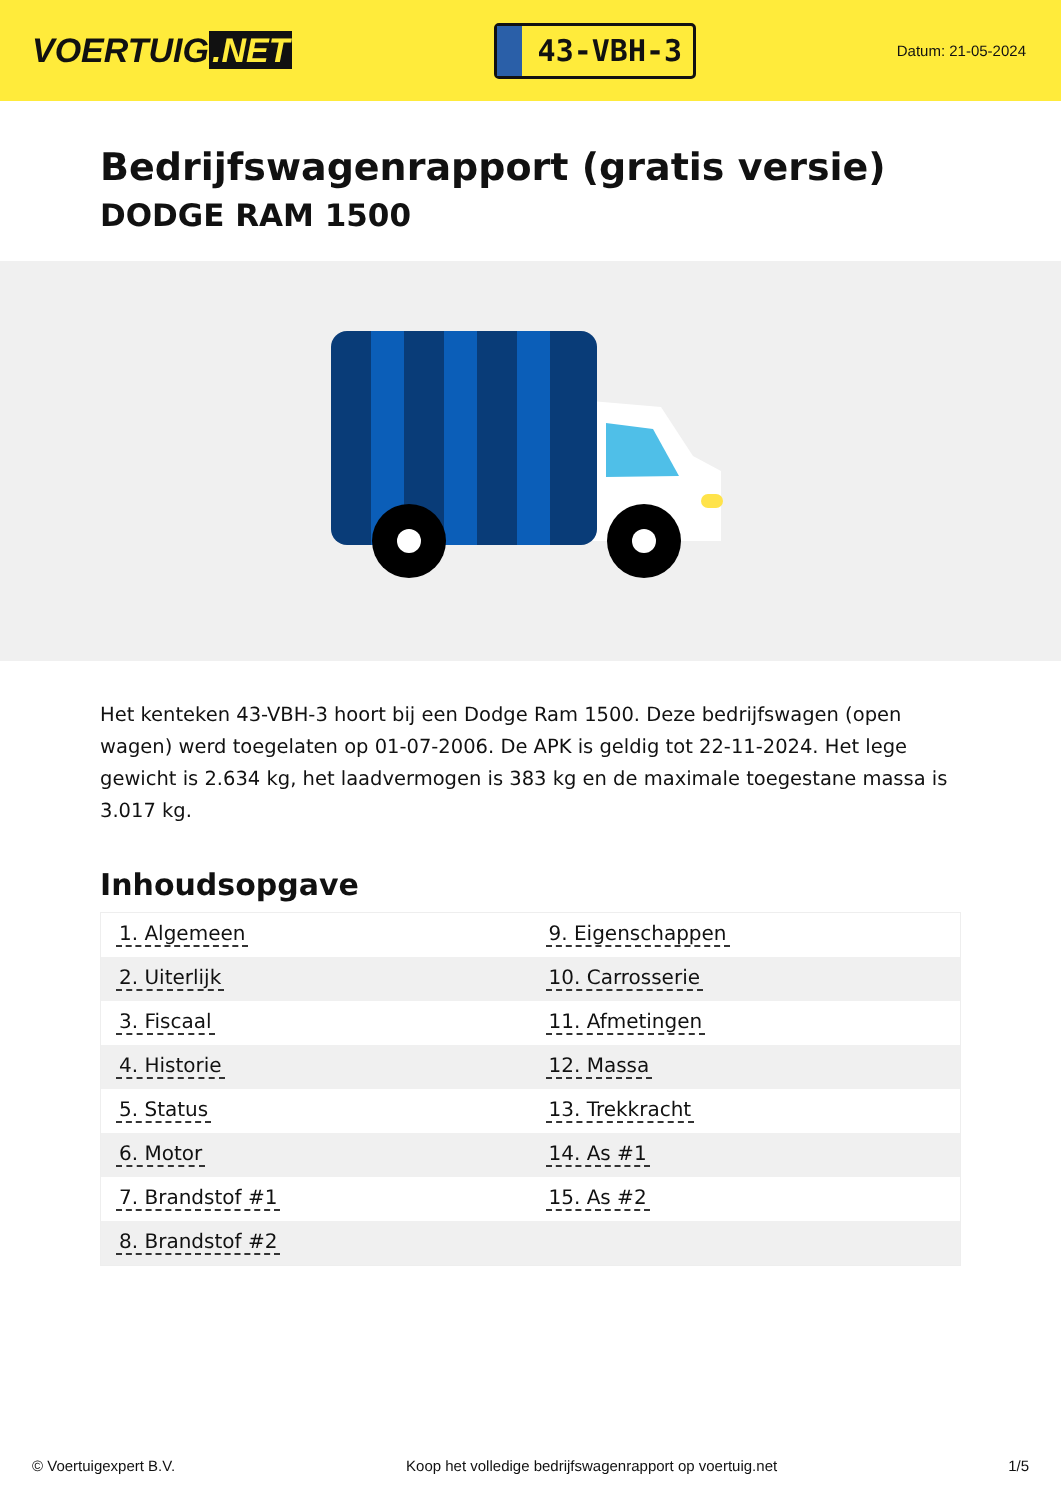VOERTUIG.NET
43-VBH-3
Datum: 21-05-2024
Bedrijfswagenrapport (gratis versie)
DODGE RAM 1500
Het kenteken 43-VBH-3 hoort bij een Dodge Ram 1500. Deze bedrijfswagen (open wagen) werd toegelaten op 01-07-2006. De APK is geldig tot 22-11-2024. Het lege gewicht is 2.634 kg, het laadvermogen is 383 kg en de maximale toegestane massa is 3.017 kg.
Inhoudsopgave
| 1. Algemeen | 9. Eigenschappen |
| 2. Uiterlijk | 10. Carrosserie |
| 3. Fiscaal | 11. Afmetingen |
| 4. Historie | 12. Massa |
| 5. Status | 13. Trekkracht |
| 6. Motor | 14. As #1 |
| 7. Brandstof #1 | 15. As #2 |
| 8. Brandstof #2 | |
© Voertuigexpert B.V. Koop het volledige bedrijfswagenrapport op voertuig.net 1/5